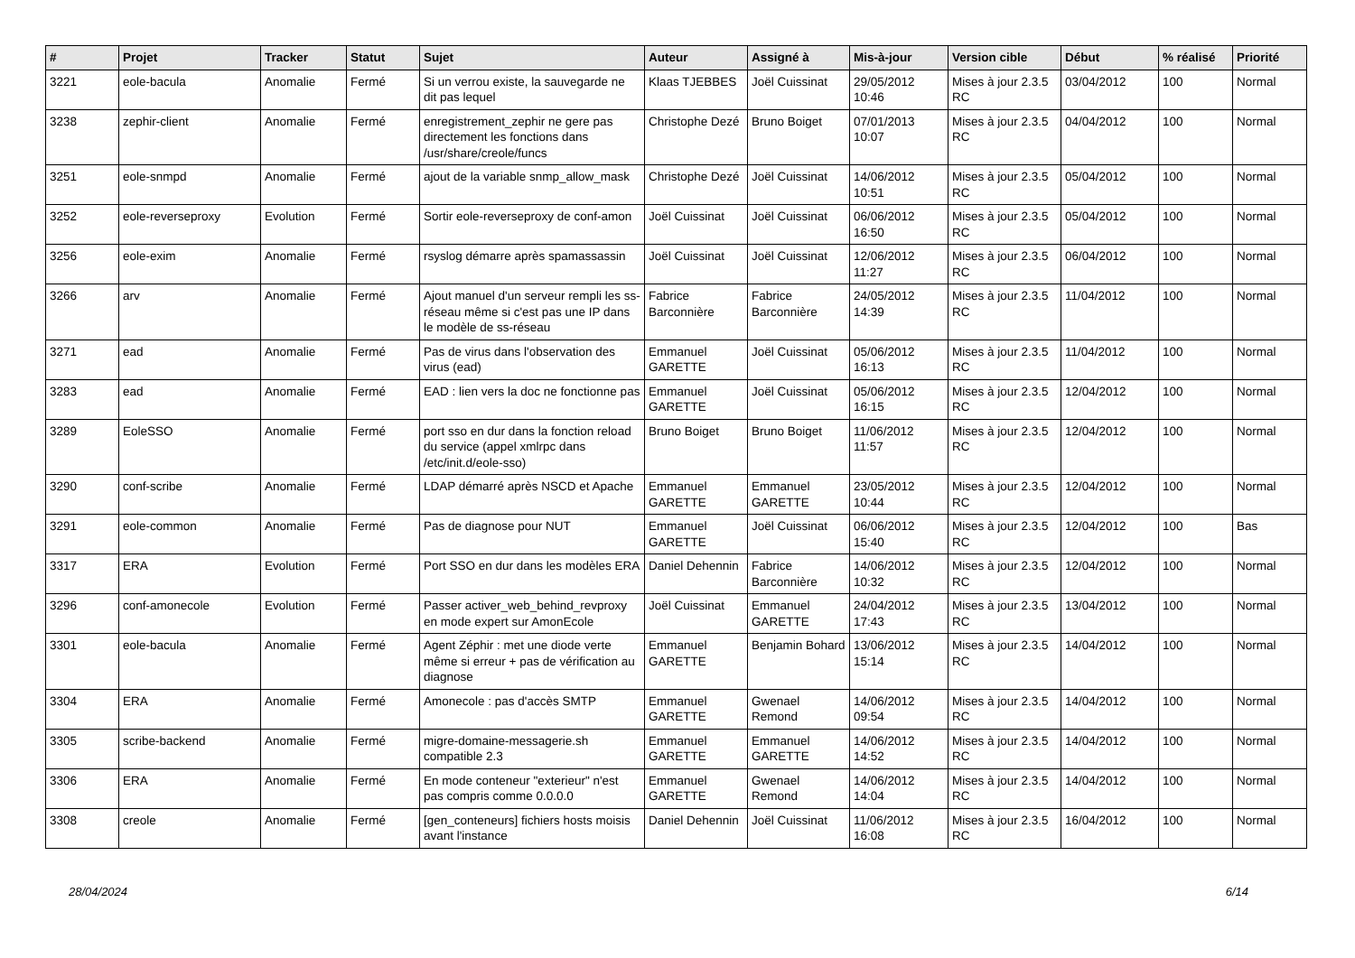| # | Projet | Tracker | Statut | Sujet | Auteur | Assigné à | Mis-à-jour | Version cible | Début | % réalisé | Priorité |
| --- | --- | --- | --- | --- | --- | --- | --- | --- | --- | --- | --- |
| 3221 | eole-bacula | Anomalie | Fermé | Si un verrou existe, la sauvegarde ne dit pas lequel | Klaas TJEBBES | Joël Cuissinat | 29/05/2012 10:46 | Mises à jour 2.3.5 RC | 03/04/2012 | 100 | Normal |
| 3238 | zephir-client | Anomalie | Fermé | enregistrement_zephir ne gere pas directement les fonctions dans /usr/share/creole/funcs | Christophe Dezé | Bruno Boiget | 07/01/2013 10:07 | Mises à jour 2.3.5 RC | 04/04/2012 | 100 | Normal |
| 3251 | eole-snmpd | Anomalie | Fermé | ajout de la variable snmp_allow_mask | Christophe Dezé | Joël Cuissinat | 14/06/2012 10:51 | Mises à jour 2.3.5 RC | 05/04/2012 | 100 | Normal |
| 3252 | eole-reverseproxy | Evolution | Fermé | Sortir eole-reverseproxy de conf-amon | Joël Cuissinat | Joël Cuissinat | 06/06/2012 16:50 | Mises à jour 2.3.5 RC | 05/04/2012 | 100 | Normal |
| 3256 | eole-exim | Anomalie | Fermé | rsyslog démarre après spamassassin | Joël Cuissinat | Joël Cuissinat | 12/06/2012 11:27 | Mises à jour 2.3.5 RC | 06/04/2012 | 100 | Normal |
| 3266 | arv | Anomalie | Fermé | Ajout manuel d'un serveur rempli les ss-réseau même si c'est pas une IP dans le modèle de ss-réseau | Fabrice Barconnière | Fabrice Barconnière | 24/05/2012 14:39 | Mises à jour 2.3.5 RC | 11/04/2012 | 100 | Normal |
| 3271 | ead | Anomalie | Fermé | Pas de virus dans l'observation des virus (ead) | Emmanuel GARETTE | Joël Cuissinat | 05/06/2012 16:13 | Mises à jour 2.3.5 RC | 11/04/2012 | 100 | Normal |
| 3283 | ead | Anomalie | Fermé | EAD : lien vers la doc ne fonctionne pas | Emmanuel GARETTE | Joël Cuissinat | 05/06/2012 16:15 | Mises à jour 2.3.5 RC | 12/04/2012 | 100 | Normal |
| 3289 | EoleSSO | Anomalie | Fermé | port sso en dur dans la fonction reload du service (appel xmlrpc dans /etc/init.d/eole-sso) | Bruno Boiget | Bruno Boiget | 11/06/2012 11:57 | Mises à jour 2.3.5 RC | 12/04/2012 | 100 | Normal |
| 3290 | conf-scribe | Anomalie | Fermé | LDAP démarré après NSCD et Apache | Emmanuel GARETTE | Emmanuel GARETTE | 23/05/2012 10:44 | Mises à jour 2.3.5 RC | 12/04/2012 | 100 | Normal |
| 3291 | eole-common | Anomalie | Fermé | Pas de diagnose pour NUT | Emmanuel GARETTE | Joël Cuissinat | 06/06/2012 15:40 | Mises à jour 2.3.5 RC | 12/04/2012 | 100 | Bas |
| 3317 | ERA | Evolution | Fermé | Port SSO en dur dans les modèles ERA | Daniel Dehennin | Fabrice Barconnière | 14/06/2012 10:32 | Mises à jour 2.3.5 RC | 12/04/2012 | 100 | Normal |
| 3296 | conf-amonecole | Evolution | Fermé | Passer activer_web_behind_revproxy en mode expert sur AmonEcole | Joël Cuissinat | Emmanuel GARETTE | 24/04/2012 17:43 | Mises à jour 2.3.5 RC | 13/04/2012 | 100 | Normal |
| 3301 | eole-bacula | Anomalie | Fermé | Agent Zéphir : met une diode verte même si erreur + pas de vérification au diagnose | Emmanuel GARETTE | Benjamin Bohard | 13/06/2012 15:14 | Mises à jour 2.3.5 RC | 14/04/2012 | 100 | Normal |
| 3304 | ERA | Anomalie | Fermé | Amonecole : pas d'accès SMTP | Emmanuel GARETTE | Gwenael Remond | 14/06/2012 09:54 | Mises à jour 2.3.5 RC | 14/04/2012 | 100 | Normal |
| 3305 | scribe-backend | Anomalie | Fermé | migre-domaine-messagerie.sh compatible 2.3 | Emmanuel GARETTE | Emmanuel GARETTE | 14/06/2012 14:52 | Mises à jour 2.3.5 RC | 14/04/2012 | 100 | Normal |
| 3306 | ERA | Anomalie | Fermé | En mode conteneur "exterieur" n'est pas compris comme 0.0.0.0 | Emmanuel GARETTE | Gwenael Remond | 14/06/2012 14:04 | Mises à jour 2.3.5 RC | 14/04/2012 | 100 | Normal |
| 3308 | creole | Anomalie | Fermé | [gen_conteneurs] fichiers hosts moisis avant l'instance | Daniel Dehennin | Joël Cuissinat | 11/06/2012 16:08 | Mises à jour 2.3.5 RC | 16/04/2012 | 100 | Normal |
28/04/2024 6/14